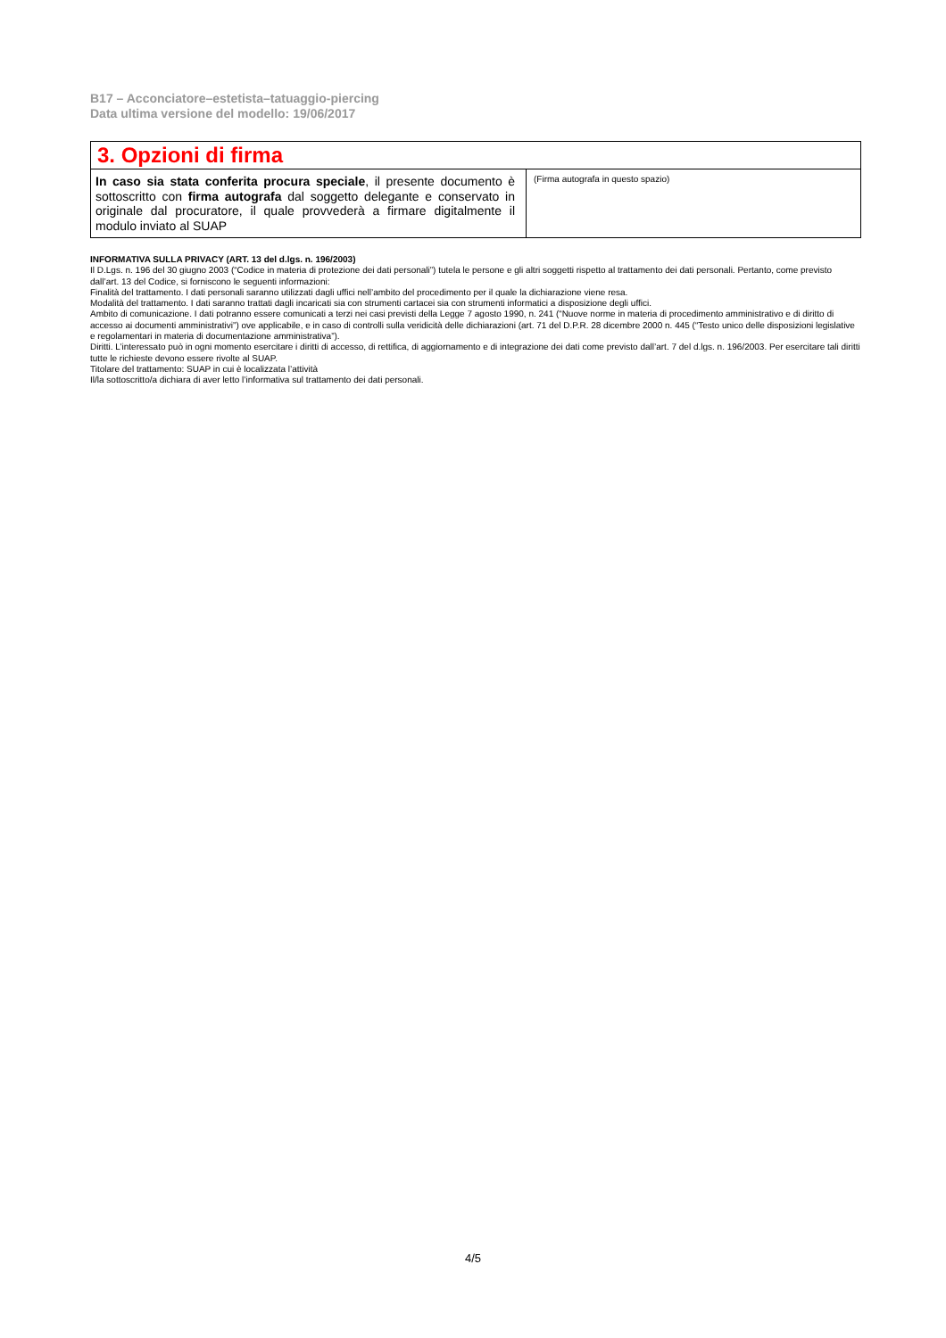B17 – Acconciatore–estetista–tatuaggio-piercing
Data ultima versione del modello: 19/06/2017
| 3. Opzioni di firma | |
| In caso sia stata conferita procura speciale , il presente documento è sottoscritto con firma autografa dal soggetto delegante e conservato in originale dal procuratore, il quale provvederà a firmare digitalmente il modulo inviato al SUAP | (Firma autografa in questo spazio) |
INFORMATIVA SULLA PRIVACY (ART. 13 del d.lgs. n. 196/2003)
Il D.Lgs. n. 196 del 30 giugno 2003 (“Codice in materia di protezione dei dati personali”) tutela le persone e gli altri soggetti rispetto al trattamento dei dati personali. Pertanto, come previsto dall’art. 13 del Codice, si forniscono le seguenti informazioni:
Finalità del trattamento. I dati personali saranno utilizzati dagli uffici nell’ambito del procedimento per il quale la dichiarazione viene resa.
Modalità del trattamento. I dati saranno trattati dagli incaricati sia con strumenti cartacei sia con strumenti informatici a disposizione degli uffici.
Ambito di comunicazione. I dati potranno essere comunicati a terzi nei casi previsti della Legge 7 agosto 1990, n. 241 (“Nuove norme in materia di procedimento amministrativo e di diritto di accesso ai documenti amministrativi”) ove applicabile, e in caso di controlli sulla veridicità delle dichiarazioni (art. 71 del D.P.R. 28 dicembre 2000 n. 445 (“Testo unico delle disposizioni legislative e regolamentari in materia di documentazione amministrativa”).
Diritti. L’interessato può in ogni momento esercitare i diritti di accesso, di rettifica, di aggiornamento e di integrazione dei dati come previsto dall’art. 7 del d.lgs. n. 196/2003. Per esercitare tali diritti tutte le richieste devono essere rivolte al SUAP.
Titolare del trattamento: SUAP in cui è localizzata l’attività
Il/la sottoscritto/a dichiara di aver letto l’informativa sul trattamento dei dati personali.
4/5